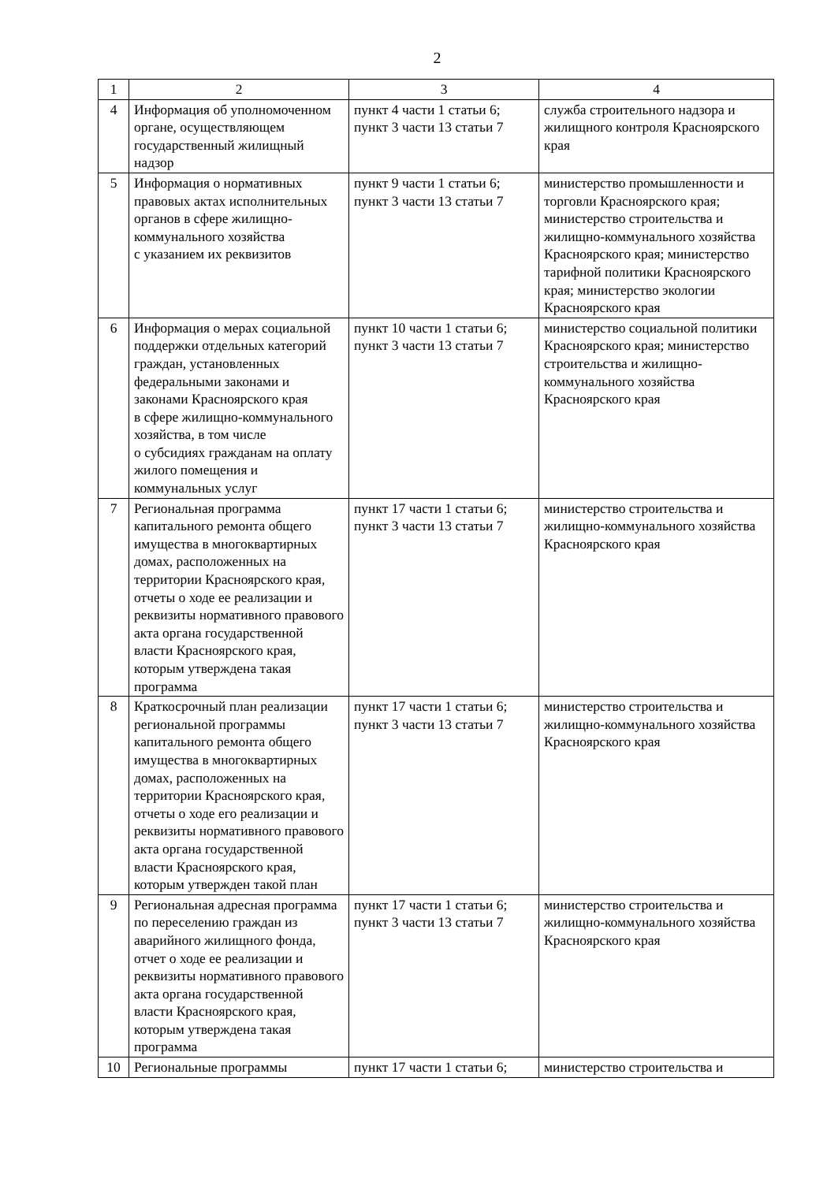2
| 1 | 2 | 3 | 4 |
| 4 | Информация об уполномоченном органе, осуществляющем государственный жилищный надзор | пункт 4 части 1 статьи 6; пункт 3 части 13 статьи 7 | служба строительного надзора и жилищного контроля Красноярского края |
| 5 | Информация о нормативных правовых актах исполнительных органов в сфере жилищно-коммунального хозяйства с указанием их реквизитов | пункт 9 части 1 статьи 6; пункт 3 части 13 статьи 7 | министерство промышленности и торговли Красноярского края; министерство строительства и жилищно-коммунального хозяйства Красноярского края; министерство тарифной политики Красноярского края; министерство экологии Красноярского края |
| 6 | Информация о мерах социальной поддержки отдельных категорий граждан, установленных федеральными законами и законами Красноярского края в сфере жилищно-коммунального хозяйства, в том числе о субсидиях гражданам на оплату жилого помещения и коммунальных услуг | пункт 10 части 1 статьи 6; пункт 3 части 13 статьи 7 | министерство социальной политики Красноярского края; министерство строительства и жилищно-коммунального хозяйства Красноярского края |
| 7 | Региональная программа капитального ремонта общего имущества в многоквартирных домах, расположенных на территории Красноярского края, отчеты о ходе ее реализации и реквизиты нормативного правового акта органа государственной власти Красноярского края, которым утверждена такая программа | пункт 17 части 1 статьи 6; пункт 3 части 13 статьи 7 | министерство строительства и жилищно-коммунального хозяйства Красноярского края |
| 8 | Краткосрочный план реализации региональной программы капитального ремонта общего имущества в многоквартирных домах, расположенных на территории Красноярского края, отчеты о ходе его реализации и реквизиты нормативного правового акта органа государственной власти Красноярского края, которым утвержден такой план | пункт 17 части 1 статьи 6; пункт 3 части 13 статьи 7 | министерство строительства и жилищно-коммунального хозяйства Красноярского края |
| 9 | Региональная адресная программа по переселению граждан из аварийного жилищного фонда, отчет о ходе ее реализации и реквизиты нормативного правового акта органа государственной власти Красноярского края, которым утверждена такая программа | пункт 17 части 1 статьи 6; пункт 3 части 13 статьи 7 | министерство строительства и жилищно-коммунального хозяйства Красноярского края |
| 10 | Региональные программы | пункт 17 части 1 статьи 6; | министерство строительства и |